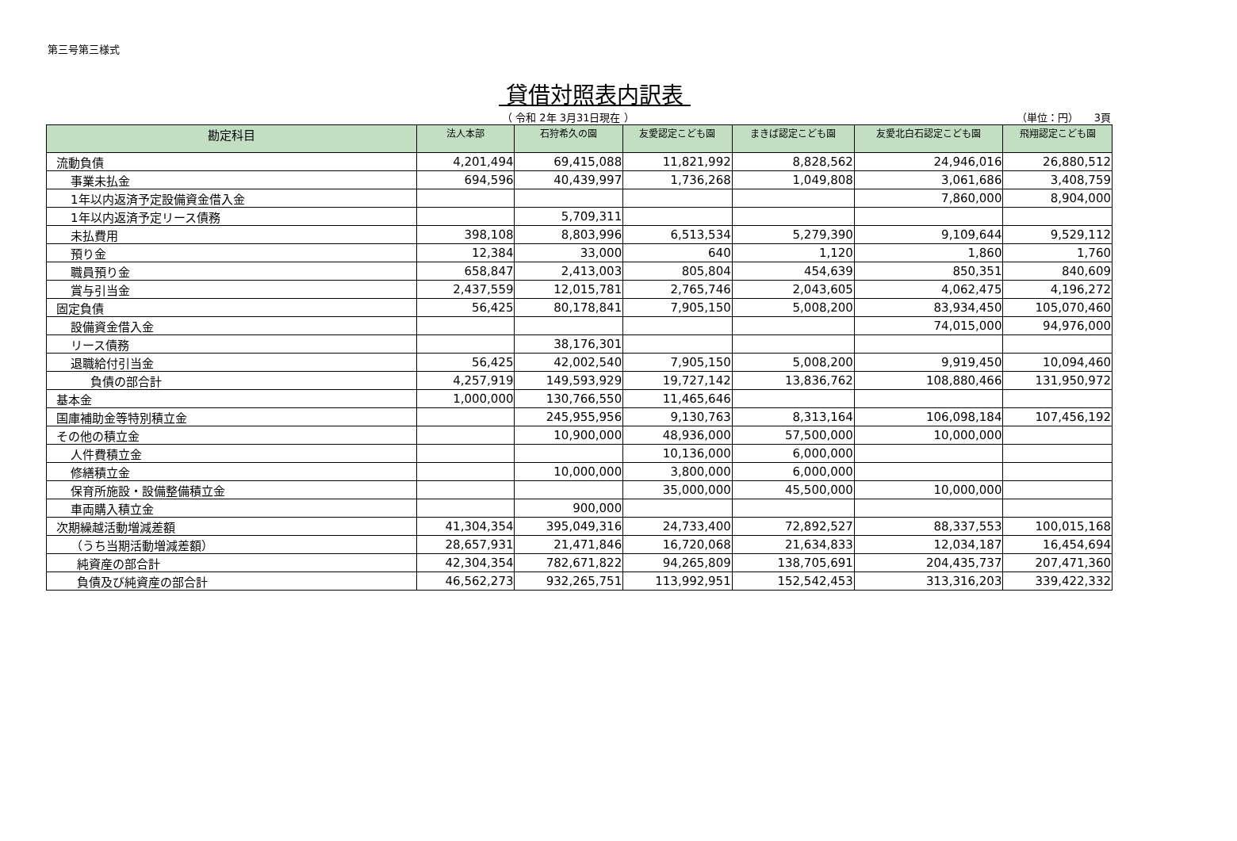第三号第三様式
貸借対照表内訳表
（ 令和 2年 3月31日現在 ） （単位：円）　　3頁
| 勘定科目 | 法人本部 | 石狩希久の園 | 友愛認定こども園 | まきば認定こども園 | 友愛北白石認定こども園 | 飛翔認定こども園 |
| --- | --- | --- | --- | --- | --- | --- |
| 流動負債 | 4,201,494 | 69,415,088 | 11,821,992 | 8,828,562 | 24,946,016 | 26,880,512 |
| 事業未払金 | 694,596 | 40,439,997 | 1,736,268 | 1,049,808 | 3,061,686 | 3,408,759 |
| 1年以内返済予定設備資金借入金 | | | | | 7,860,000 | 8,904,000 |
| 1年以内返済予定リース債務 | | 5,709,311 | | | | |
| 未払費用 | 398,108 | 8,803,996 | 6,513,534 | 5,279,390 | 9,109,644 | 9,529,112 |
| 預り金 | 12,384 | 33,000 | 640 | 1,120 | 1,860 | 1,760 |
| 職員預り金 | 658,847 | 2,413,003 | 805,804 | 454,639 | 850,351 | 840,609 |
| 賞与引当金 | 2,437,559 | 12,015,781 | 2,765,746 | 2,043,605 | 4,062,475 | 4,196,272 |
| 固定負債 | 56,425 | 80,178,841 | 7,905,150 | 5,008,200 | 83,934,450 | 105,070,460 |
| 設備資金借入金 | | | | | 74,015,000 | 94,976,000 |
| リース債務 | | 38,176,301 | | | | |
| 退職給付引当金 | 56,425 | 42,002,540 | 7,905,150 | 5,008,200 | 9,919,450 | 10,094,460 |
| 負債の部合計 | 4,257,919 | 149,593,929 | 19,727,142 | 13,836,762 | 108,880,466 | 131,950,972 |
| 基本金 | 1,000,000 | 130,766,550 | 11,465,646 | | | |
| 国庫補助金等特別積立金 | | 245,955,956 | 9,130,763 | 8,313,164 | 106,098,184 | 107,456,192 |
| その他の積立金 | | 10,900,000 | 48,936,000 | 57,500,000 | 10,000,000 | |
| 人件費積立金 | | | 10,136,000 | 6,000,000 | | |
| 修繕積立金 | | 10,000,000 | 3,800,000 | 6,000,000 | | |
| 保育所施設・設備整備積立金 | | | 35,000,000 | 45,500,000 | 10,000,000 | |
| 車両購入積立金 | | 900,000 | | | | |
| 次期繰越活動増減差額 | 41,304,354 | 395,049,316 | 24,733,400 | 72,892,527 | 88,337,553 | 100,015,168 |
| （うち当期活動増減差額） | 28,657,931 | 21,471,846 | 16,720,068 | 21,634,833 | 12,034,187 | 16,454,694 |
| 純資産の部合計 | 42,304,354 | 782,671,822 | 94,265,809 | 138,705,691 | 204,435,737 | 207,471,360 |
| 負債及び純資産の部合計 | 46,562,273 | 932,265,751 | 113,992,951 | 152,542,453 | 313,316,203 | 339,422,332 |